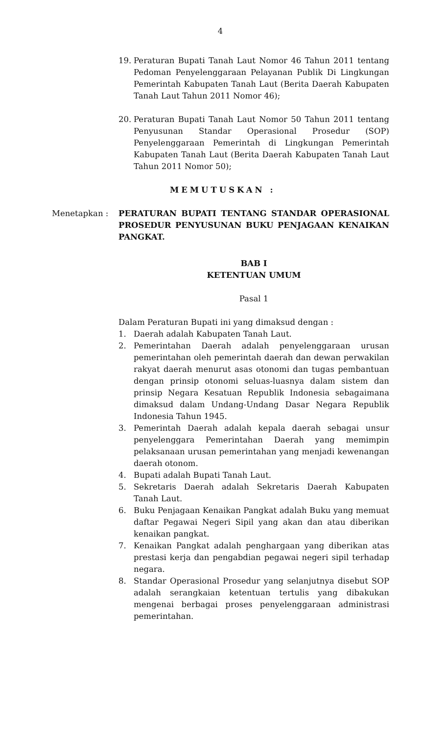4
19. Peraturan Bupati Tanah Laut Nomor 46 Tahun 2011 tentang Pedoman Penyelenggaraan Pelayanan Publik Di Lingkungan Pemerintah Kabupaten Tanah Laut (Berita Daerah Kabupaten Tanah Laut Tahun 2011 Nomor 46);
20. Peraturan Bupati Tanah Laut Nomor 50 Tahun 2011 tentang Penyusunan Standar Operasional Prosedur (SOP) Penyelenggaraan Pemerintah di Lingkungan Pemerintah Kabupaten Tanah Laut (Berita Daerah Kabupaten Tanah Laut Tahun 2011 Nomor 50);
MEMUTUSKAN :
Menetapkan : PERATURAN BUPATI TENTANG STANDAR OPERASIONAL PROSEDUR PENYUSUNAN BUKU PENJAGAAN KENAIKAN PANGKAT.
BAB I
KETENTUAN UMUM
Pasal 1
Dalam Peraturan Bupati ini yang dimaksud dengan :
1. Daerah adalah Kabupaten Tanah Laut.
2. Pemerintahan Daerah adalah penyelenggaraan urusan pemerintahan oleh pemerintah daerah dan dewan perwakilan rakyat daerah menurut asas otonomi dan tugas pembantuan dengan prinsip otonomi seluas-luasnya dalam sistem dan prinsip Negara Kesatuan Republik Indonesia sebagaimana dimaksud dalam Undang-Undang Dasar Negara Republik Indonesia Tahun 1945.
3. Pemerintah Daerah adalah kepala daerah sebagai unsur penyelenggara Pemerintahan Daerah yang memimpin pelaksanaan urusan pemerintahan yang menjadi kewenangan daerah otonom.
4. Bupati adalah Bupati Tanah Laut.
5. Sekretaris Daerah adalah Sekretaris Daerah Kabupaten Tanah Laut.
6. Buku Penjagaan Kenaikan Pangkat adalah Buku yang memuat daftar Pegawai Negeri Sipil yang akan dan atau diberikan kenaikan pangkat.
7. Kenaikan Pangkat adalah penghargaan yang diberikan atas prestasi kerja dan pengabdian pegawai negeri sipil terhadap negara.
8. Standar Operasional Prosedur yang selanjutnya disebut SOP adalah serangkaian ketentuan tertulis yang dibakukan mengenai berbagai proses penyelenggaraan administrasi pemerintahan.